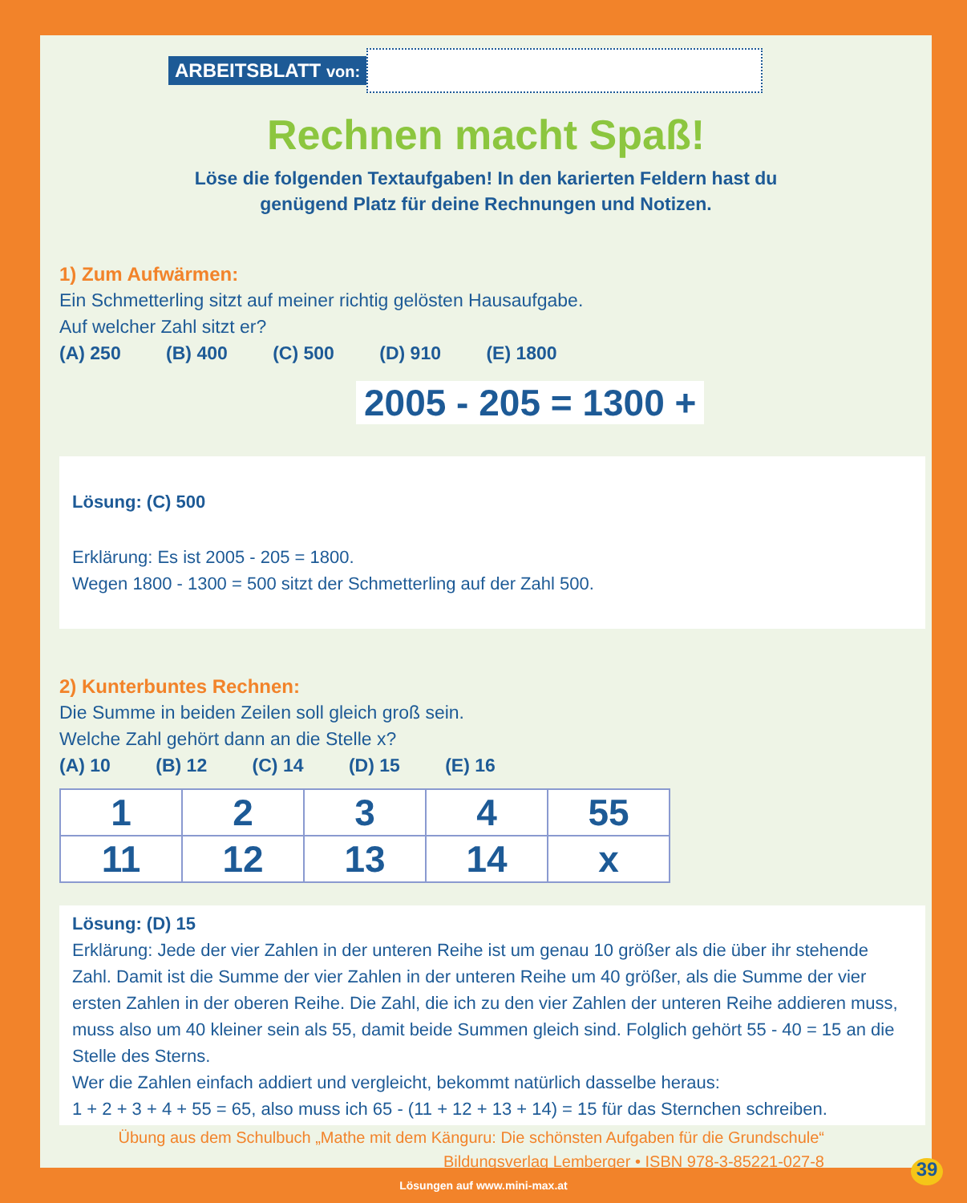ARBEITSBLATT von:
Rechnen macht Spaß!
Löse die folgenden Textaufgaben! In den karierten Feldern hast du
genügend Platz für deine Rechnungen und Notizen.
1) Zum Aufwärmen:
Ein Schmetterling sitzt auf meiner richtig gelösten Hausaufgabe.
Auf welcher Zahl sitzt er?
(A) 250 (B) 400 (C) 500 (D) 910 (E) 1800
2005 - 205 = 1300 +
Lösung: (C) 500
Erklärung: Es ist 2005 - 205 = 1800.
Wegen 1800 - 1300 = 500 sitzt der Schmetterling auf der Zahl 500.
2) Kunterbuntes Rechnen:
Die Summe in beiden Zeilen soll gleich groß sein.
Welche Zahl gehört dann an die Stelle x?
(A) 10 (B) 12 (C) 14 (D) 15 (E) 16
| 1 | 2 | 3 | 4 | 55 |
| 11 | 12 | 13 | 14 | x |
Lösung: (D) 15
Erklärung: Jede der vier Zahlen in der unteren Reihe ist um genau 10 größer als die über ihr stehende Zahl. Damit ist die Summe der vier Zahlen in der unteren Reihe um 40 größer, als die Summe der vier ersten Zahlen in der oberen Reihe. Die Zahl, die ich zu den vier Zahlen der unteren Reihe addieren muss, muss also um 40 kleiner sein als 55, damit beide Summen gleich sind. Folglich gehört 55 - 40 = 15 an die Stelle des Sterns.
Wer die Zahlen einfach addiert und vergleicht, bekommt natürlich dasselbe heraus:
1 + 2 + 3 + 4 + 55 = 65, also muss ich 65 - (11 + 12 + 13 + 14) = 15 für das Sternchen schreiben.
Übung aus dem Schulbuch „Mathe mit dem Känguru: Die schönsten Aufgaben für die Grundschule“
Bildungsverlag Lemberger • ISBN 978-3-85221-027-8
Lösungen auf www.mini-max.at 39